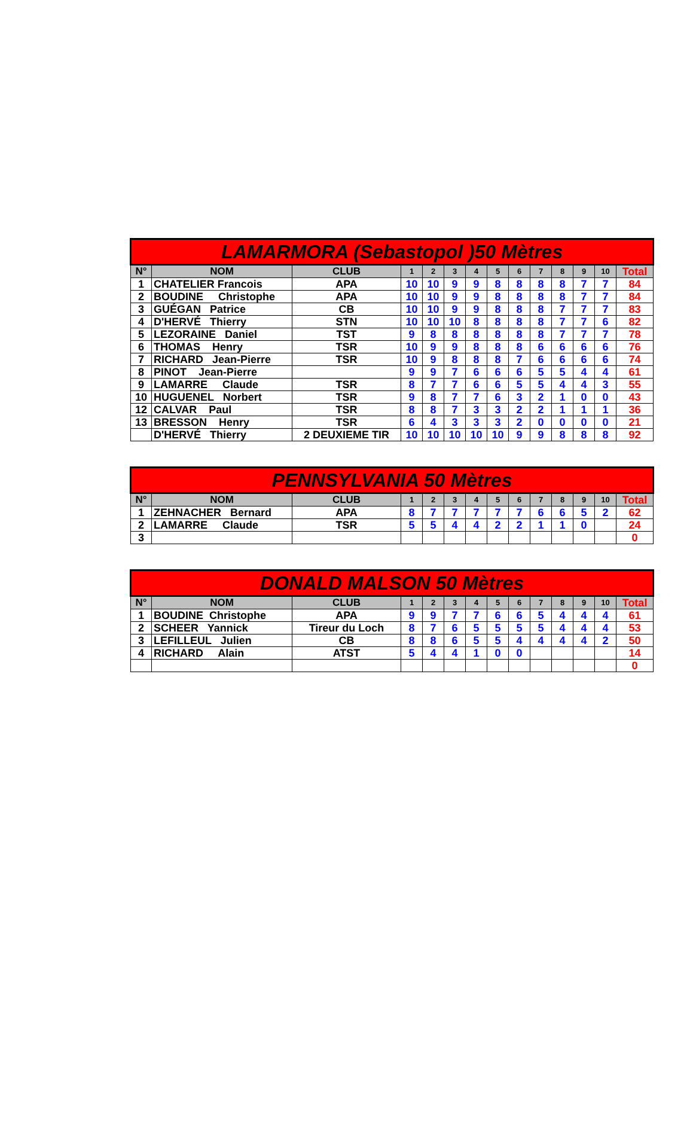| LAMARMORA (Sebastopol )50 Mètres | | | | | | | | | | | | | |
| --- | --- | --- | --- | --- | --- | --- | --- | --- | --- | --- | --- | --- | --- |
| N° | NOM | CLUB | 1 | 2 | 3 | 4 | 5 | 6 | 7 | 8 | 9 | 10 | Total |
| 1 | CHATELIER Francois | APA | 10 | 10 | 9 | 9 | 8 | 8 | 8 | 8 | 7 | 7 | 84 |
| 2 | BOUDINE Christophe | APA | 10 | 10 | 9 | 9 | 8 | 8 | 8 | 8 | 7 | 7 | 84 |
| 3 | GUÉGAN Patrice | CB | 10 | 10 | 9 | 9 | 8 | 8 | 8 | 7 | 7 | 7 | 83 |
| 4 | D'HERVÉ Thierry | STN | 10 | 10 | 10 | 8 | 8 | 8 | 8 | 7 | 7 | 6 | 82 |
| 5 | LEZORAINE Daniel | TST | 9 | 8 | 8 | 8 | 8 | 8 | 8 | 7 | 7 | 7 | 78 |
| 6 | THOMAS Henry | TSR | 10 | 9 | 9 | 8 | 8 | 8 | 6 | 6 | 6 | 6 | 76 |
| 7 | RICHARD Jean-Pierre | TSR | 10 | 9 | 8 | 8 | 8 | 7 | 6 | 6 | 6 | 6 | 74 |
| 8 | PINOT Jean-Pierre | | 9 | 9 | 7 | 6 | 6 | 6 | 5 | 5 | 4 | 4 | 61 |
| 9 | LAMARRE Claude | TSR | 8 | 7 | 7 | 6 | 6 | 5 | 5 | 4 | 4 | 3 | 55 |
| 10 | HUGUENEL Norbert | TSR | 9 | 8 | 7 | 7 | 6 | 3 | 2 | 1 | 0 | 0 | 43 |
| 12 | CALVAR Paul | TSR | 8 | 8 | 7 | 3 | 3 | 2 | 2 | 1 | 1 | 1 | 36 |
| 13 | BRESSON Henry | TSR | 6 | 4 | 3 | 3 | 3 | 2 | 0 | 0 | 0 | 0 | 21 |
| | D'HERVÉ Thierry | 2 DEUXIEME TIR | 10 | 10 | 10 | 10 | 10 | 9 | 9 | 8 | 8 | 8 | 92 |
| PENNSYLVANIA 50 Mètres | | | | | | | | | | | | | |
| --- | --- | --- | --- | --- | --- | --- | --- | --- | --- | --- | --- | --- | --- |
| N° | NOM | CLUB | 1 | 2 | 3 | 4 | 5 | 6 | 7 | 8 | 9 | 10 | Total |
| 1 | ZEHNACHER Bernard | APA | 8 | 7 | 7 | 7 | 7 | 7 | 6 | 6 | 5 | 2 | 62 |
| 2 | LAMARRE Claude | TSR | 5 | 5 | 4 | 4 | 2 | 2 | 1 | 1 | 0 | | 24 |
| 3 | | | | | | | | | | | | | 0 |
| DONALD MALSON 50 Mètres | | | | | | | | | | | | | |
| --- | --- | --- | --- | --- | --- | --- | --- | --- | --- | --- | --- | --- | --- |
| N° | NOM | CLUB | 1 | 2 | 3 | 4 | 5 | 6 | 7 | 8 | 9 | 10 | Total |
| 1 | BOUDINE Christophe | APA | 9 | 9 | 7 | 7 | 6 | 6 | 5 | 4 | 4 | 4 | 61 |
| 2 | SCHEER Yannick | Tireur du Loch | 8 | 7 | 6 | 5 | 5 | 5 | 5 | 4 | 4 | 4 | 53 |
| 3 | LEFILLEUL Julien | CB | 8 | 8 | 6 | 5 | 5 | 4 | 4 | 4 | 4 | 2 | 50 |
| 4 | RICHARD Alain | ATST | 5 | 4 | 4 | 1 | 0 | 0 | | | | | 14 |
| | | | | | | | | | | | | | 0 |